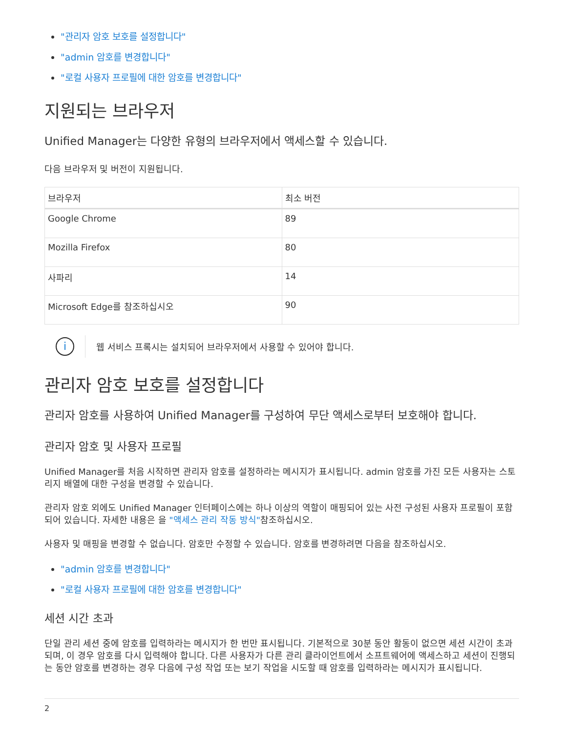"관리자 암호 보호를 설정합니다"
"admin 암호를 변경합니다"
"로컬 사용자 프로필에 대한 암호를 변경합니다"
지원되는 브라우저
Unified Manager는 다양한 유형의 브라우저에서 액세스할 수 있습니다.
다음 브라우저 및 버전이 지원됩니다.
| 브라우저 | 최소 버전 |
| --- | --- |
| Google Chrome | 89 |
| Mozilla Firefox | 80 |
| 사파리 | 14 |
| Microsoft Edge를 참조하십시오 | 90 |
i
웹 서비스 프록시는 설치되어 브라우저에서 사용할 수 있어야 합니다.
관리자 암호 보호를 설정합니다
관리자 암호를 사용하여 Unified Manager를 구성하여 무단 액세스로부터 보호해야 합니다.
관리자 암호 및 사용자 프로필
Unified Manager를 처음 시작하면 관리자 암호를 설정하라는 메시지가 표시됩니다. admin 암호를 가진 모든 사용자는 스토리지 배열에 대한 구성을 변경할 수 있습니다.
관리자 암호 외에도 Unified Manager 인터페이스에는 하나 이상의 역할이 매핑되어 있는 사전 구성된 사용자 프로필이 포함되어 있습니다. 자세한 내용은 을 "액세스 관리 작동 방식"참조하십시오.
사용자 및 매핑을 변경할 수 없습니다. 암호만 수정할 수 있습니다. 암호를 변경하려면 다음을 참조하십시오.
"admin 암호를 변경합니다"
"로컬 사용자 프로필에 대한 암호를 변경합니다"
세션 시간 초과
단일 관리 세션 중에 암호를 입력하라는 메시지가 한 번만 표시됩니다. 기본적으로 30분 동안 활동이 없으면 세션 시간이 초과되며, 이 경우 암호를 다시 입력해야 합니다. 다른 사용자가 다른 관리 클라이언트에서 소프트웨어에 액세스하고 세션이 진행되는 동안 암호를 변경하는 경우 다음에 구성 작업 또는 보기 작업을 시도할 때 암호를 입력하라는 메시지가 표시됩니다.
2